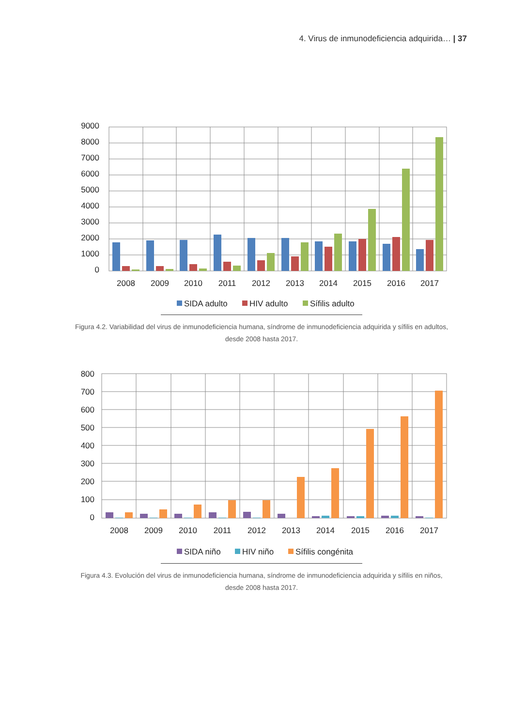4. Virus de inmunodeficiencia adquirida… | 37
9000
8000
7000
6000
5000
4000
3000
2000
1000
0
2008
2009
2010
2011
2012
2013
2014
2015
2016
2017
SIDA adulto
HIV adulto
Sífilis adulto
Figura 4.2. Variabilidad del virus de inmunodeficiencia humana, síndrome de inmunodeficiencia adquirida y sífilis en adultos, desde 2008 hasta 2017.
800
700
600
500
400
300
200
100
0
2008
2009
2010
2011
2012
2013
2014
2015
2016
2017
SIDA niño
HIV niño
Sífilis congénita
Figura 4.3. Evolución del virus de inmunodeficiencia humana, síndrome de inmunodeficiencia adquirida y sífilis en niños, desde 2008 hasta 2017.